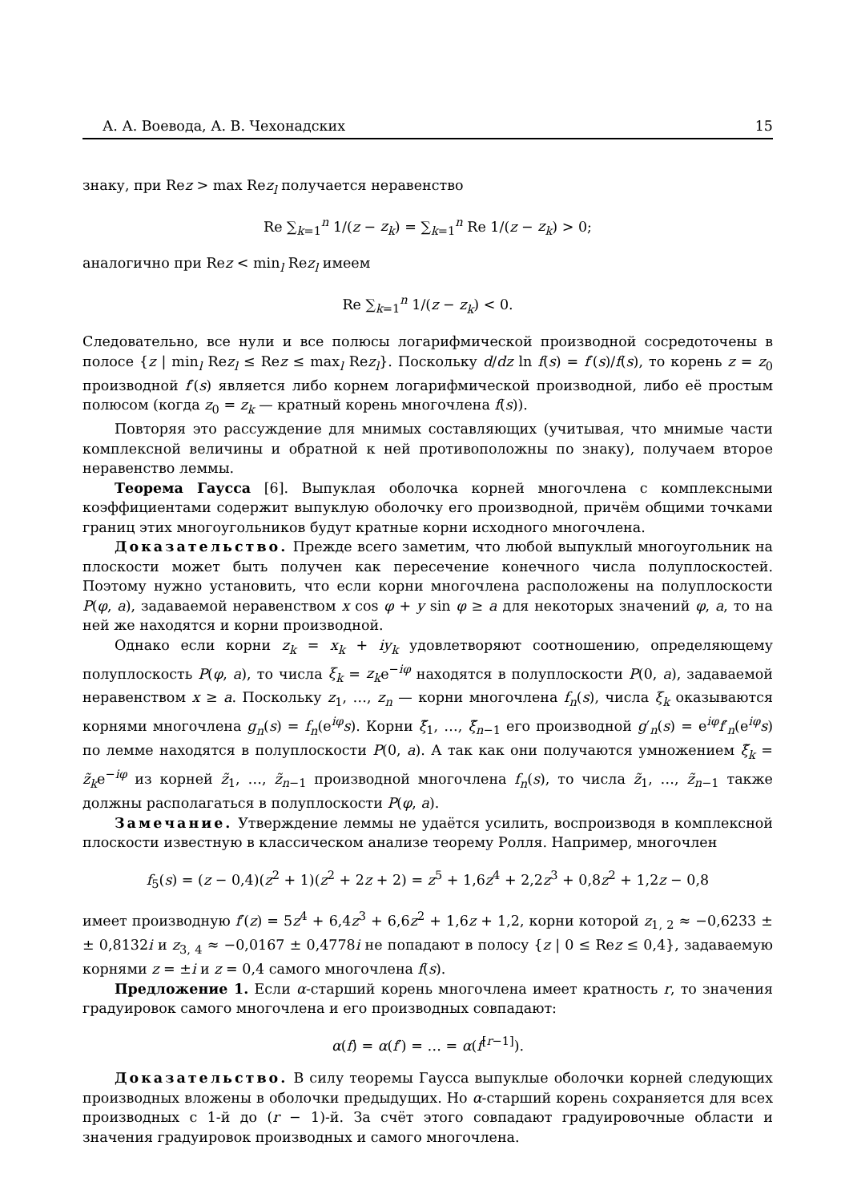А. А. Воевода, А. В. Чехонадских 15
знаку, при Rez > max Rez<sub>l</sub> получается неравенство
Re ∑<sub>k=1</sub><sup>n</sup> 1/(z − z<sub>k</sub>) = ∑<sub>k=1</sub><sup>n</sup> Re 1/(z − z<sub>k</sub>) > 0;
аналогично при Rez < min<sub>l</sub> Rez<sub>l</sub> имеем
Re ∑<sub>k=1</sub><sup>n</sup> 1/(z − z<sub>k</sub>) < 0.
Следовательно, все нули и все полюсы логарифмической производной сосредоточены в полосе {z | min<sub>l</sub> Rez<sub>l</sub> ≤ Rez ≤ max<sub>l</sub> Rez<sub>l</sub>}. Поскольку d/dz ln f(s) = f′(s)/f(s), то корень z = z<sub>0</sub> производной f′(s) является либо корнем логарифмической производной, либо её простым полюсом (когда z<sub>0</sub> = z<sub>k</sub> — кратный корень многочлена f(s)).
Повторяя это рассуждение для мнимых составляющих (учитывая, что мнимые части комплексной величины и обратной к ней противоположны по знаку), получаем второе неравенство леммы.
Теорема Гаусса [6]. Выпуклая оболочка корней многочлена с комплексными коэффициентами содержит выпуклую оболочку его производной, причём общими точками границ этих многоугольников будут кратные корни исходного многочлена.
Доказательство. Прежде всего заметим, что любой выпуклый многоугольник на плоскости может быть получен как пересечение конечного числа полуплоскостей. Поэтому нужно установить, что если корни многочлена расположены на полуплоскости P(φ, a), задаваемой неравенством x cos φ + y sin φ ≥ a для некоторых значений φ, a, то на ней же находятся и корни производной.
Однако если корни z<sub>k</sub> = x<sub>k</sub> + iy<sub>k</sub> удовлетворяют соотношению, определяющему полуплоскость P(φ, a), то числа ξ<sub>k</sub> = z<sub>k</sub>e<sup>−iφ</sup> находятся в полуплоскости P(0, a), задаваемой неравенством x ≥ a. Поскольку z<sub>1</sub>, …, z<sub>n</sub> — корни многочлена f<sub>n</sub>(s), числа ξ<sub>k</sub> оказываются корнями многочлена g<sub>n</sub>(s) = f<sub>n</sub>(e<sup>iφ</sup>s). Корни ξ̃<sub>1</sub>, …, ξ̃<sub>n−1</sub> его производной g′<sub>n</sub>(s) = e<sup>iφ</sup>f′<sub>n</sub>(e<sup>iφ</sup>s) по лемме находятся в полуплоскости P(0, a). А так как они получаются умножением ξ̃<sub>k</sub> = z̃<sub>k</sub>e<sup>−iφ</sup> из корней z̃<sub>1</sub>, …, z̃<sub>n−1</sub> производной многочлена f<sub>n</sub>(s), то числа z̃<sub>1</sub>, …, z̃<sub>n−1</sub> также должны располагаться в полуплоскости P(φ, a).
Замечание. Утверждение леммы не удаётся усилить, воспроизводя в комплексной плоскости известную в классическом анализе теорему Ролля. Например, многочлен
f<sub>5</sub>(s) = (z − 0,4)(z<sup>2</sup> + 1)(z<sup>2</sup> + 2z + 2) = z<sup>5</sup> + 1,6z<sup>4</sup> + 2,2z<sup>3</sup> + 0,8z<sup>2</sup> + 1,2z − 0,8
имеет производную f′(z) = 5z<sup>4</sup> + 6,4z<sup>3</sup> + 6,6z<sup>2</sup> + 1,6z + 1,2, корни которой z<sub>1, 2</sub> ≈ −0,6233 ± ± 0,8132i и z<sub>3, 4</sub> ≈ −0,0167 ± 0,4778i не попадают в полосу {z | 0 ≤ Rez ≤ 0,4}, задаваемую корнями z = ±i и z = 0,4 самого многочлена f(s).
Предложение 1. Если α-старший корень многочлена имеет кратность r, то значения градуировок самого многочлена и его производных совпадают:
α(f) = α(f′) = … = α(f<sup>[r−1]</sup>).
Доказательство. В силу теоремы Гаусса выпуклые оболочки корней следующих производных вложены в оболочки предыдущих. Но α-старший корень сохраняется для всех производных с 1-й до (r − 1)-й. За счёт этого совпадают градуировочные области и значения градуировок производных и самого многочлена.